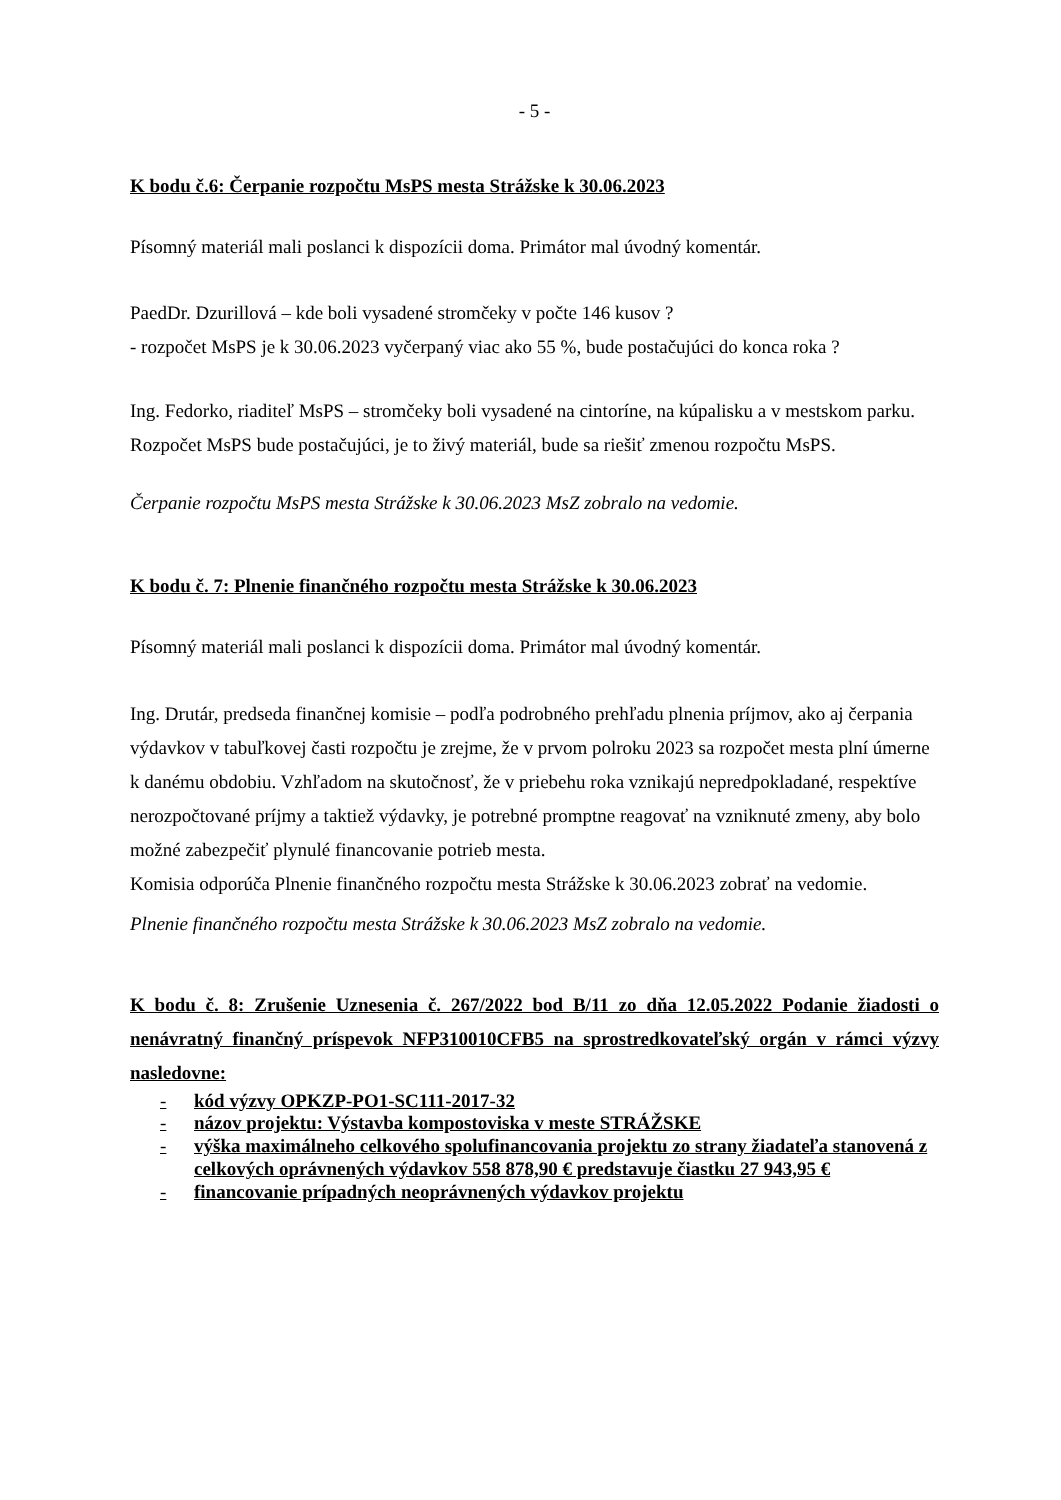- 5 -
K bodu č.6: Čerpanie rozpočtu MsPS mesta Strážske k 30.06.2023
Písomný materiál mali poslanci k dispozícii doma. Primátor mal úvodný komentár.
PaedDr. Dzurillová – kde boli vysadené stromčeky v počte 146 kusov ?
- rozpočet MsPS je k 30.06.2023 vyčerpaný viac ako 55 %, bude postačujúci do konca roka ?
Ing. Fedorko, riaditeľ MsPS – stromčeky boli vysadené na cintoríne, na kúpalisku a v mestskom parku.
Rozpočet MsPS bude postačujúci, je to živý materiál, bude sa riešiť zmenou rozpočtu MsPS.
Čerpanie rozpočtu MsPS mesta Strážske k 30.06.2023 MsZ zobralo na vedomie.
K bodu č. 7: Plnenie finančného rozpočtu mesta Strážske k 30.06.2023
Písomný materiál mali poslanci k dispozícii doma. Primátor mal úvodný komentár.
Ing. Drutár, predseda finančnej komisie – podľa podrobného prehľadu plnenia príjmov, ako aj čerpania výdavkov v tabuľkovej časti rozpočtu je zrejme, že v prvom polroku 2023 sa rozpočet mesta plní úmerne k danému obdobiu. Vzhľadom na skutočnosť, že v priebehu roka vznikajú nepredpokladané, respektíve nerozpočtované príjmy a taktiež výdavky, je potrebné promptne reagovať na vzniknuté zmeny, aby bolo možné zabezpečiť plynulé financovanie potrieb mesta.
Komisia odporúča Plnenie finančného rozpočtu mesta Strážske k 30.06.2023 zobrať na vedomie.
Plnenie finančného rozpočtu mesta Strážske k 30.06.2023 MsZ zobralo na vedomie.
K bodu č. 8: Zrušenie Uznesenia č. 267/2022 bod B/11 zo dňa 12.05.2022 Podanie žiadosti o nenávratný finančný príspevok NFP310010CFB5 na sprostredkovateľský orgán v rámci výzvy nasledovne:
- kód výzvy OPKZP-PO1-SC111-2017-32
- názov projektu: Výstavba kompostoviska v meste STRÁŽSKE
- výška maximálneho celkového spolufinancovania projektu zo strany žiadateľa stanovená z celkových oprávnených výdavkov 558 878,90 € predstavuje čiastku 27 943,95 €
- financovanie prípadných neoprávnených výdavkov projektu